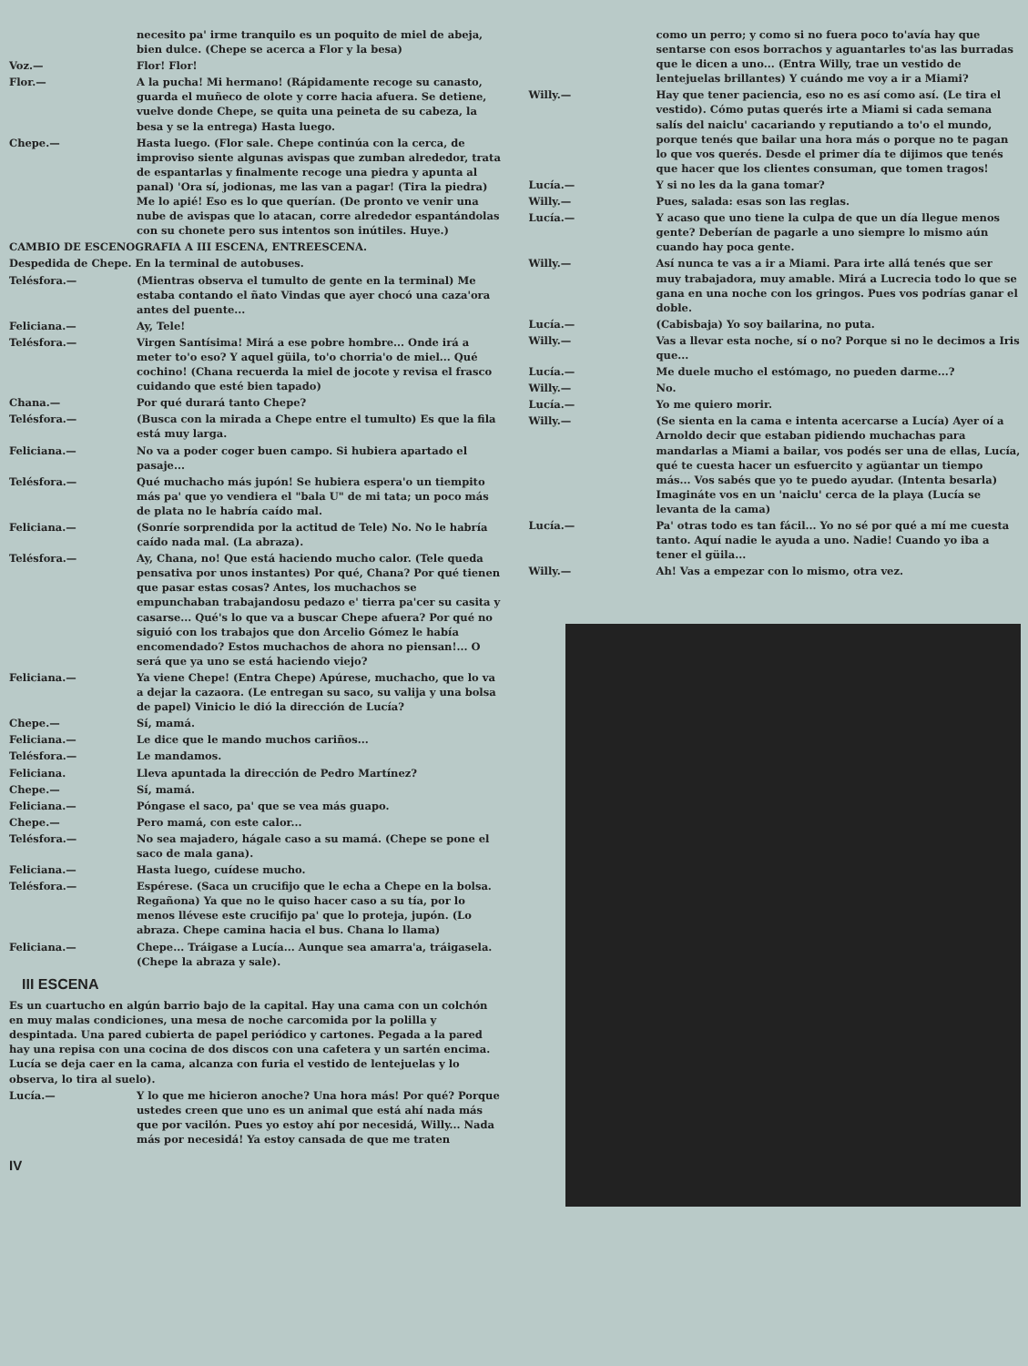necesito pa' irme tranquilo es un poquito de miel de abeja, bien dulce. (Chepe se acerca a Flor y la besa)
Voz.— Flor! Flor!
Flor.— A la pucha! Mi hermano! (Rápidamente recoge su canasto, guarda el muñeco de olote y corre hacia afuera. Se detiene, vuelve donde Chepe, se quita una peineta de su cabeza, la besa y se la entrega) Hasta luego.
Chepe.— Hasta luego. (Flor sale. Chepe continúa con la cerca, de improviso siente algunas avispas que zumban alrededor, trata de espantarlas y finalmente recoge una piedra y apunta al panal) 'Ora sí, jodionas, me las van a pagar! (Tira la piedra) Me lo apié! Eso es lo que querían. (De pronto ve venir una nube de avispas que lo atacan, corre alrededor espantándolas con su chonete pero sus intentos son inútiles. Huye.)
CAMBIO DE ESCENOGRAFIA A III ESCENA, ENTREESCENA.
Despedida de Chepe. En la terminal de autobuses.
Telésfora.— (Mientras observa el tumulto de gente en la terminal) Me estaba contando el ñato Vindas que ayer chocó una caza'ora antes del puente...
Feliciana.— Ay, Tele!
Telésfora.— Virgen Santísima! Mirá a ese pobre hombre... Onde irá a meter to'o eso? Y aquel güila, to'o chorria'o de miel... Qué cochino! (Chana recuerda la miel de jocote y revisa el frasco cuidando que esté bien tapado)
Chana.— Por qué durará tanto Chepe?
Telésfora.— (Busca con la mirada a Chepe entre el tumulto) Es que la fila está muy larga.
Feliciana.— No va a poder coger buen campo. Si hubiera apartado el pasaje...
Telésfora.— Qué muchacho más jupón! Se hubiera espera'o un tiempito más pa' que yo vendiera el "bala U" de mi tata; un poco más de plata no le habría caído mal.
Feliciana.— (Sonríe sorprendida por la actitud de Tele) No. No le habría caído nada mal. (La abraza).
Telésfora.— Ay, Chana, no! Que está haciendo mucho calor. (Tele queda pensativa por unos instantes) Por qué, Chana? Por qué tienen que pasar estas cosas? Antes, los muchachos se empunchaban trabajandosu pedazo e' tierra pa'cer su casita y casarse... Qué's lo que va a buscar Chepe afuera? Por qué no siguió con los trabajos que don Arcelio Gómez le había encomendado? Estos muchachos de ahora no piensan!... O será que ya uno se está haciendo viejo?
Feliciana.— Ya viene Chepe! (Entra Chepe) Apúrese, muchacho, que lo va a dejar la cazaora. (Le entregan su saco, su valija y una bolsa de papel) Vinicio le dió la dirección de Lucía?
Chepe.— Sí, mamá.
Feliciana.— Le dice que le mando muchos cariños...
Telésfora.— Le mandamos.
Feliciana. Lleva apuntada la dirección de Pedro Martínez?
Chepe.— Sí, mamá.
Feliciana.— Póngase el saco, pa' que se vea más guapo.
Chepe.— Pero mamá, con este calor...
Telésfora.— No sea majadero, hágale caso a su mamá. (Chepe se pone el saco de mala gana).
Feliciana.— Hasta luego, cuídese mucho.
Telésfora.— Espérese. (Saca un crucifijo que le echa a Chepe en la bolsa. Regañona) Ya que no le quiso hacer caso a su tía, por lo menos llévese este crucifijo pa' que lo proteja, jupón. (Lo abraza. Chepe camina hacia el bus. Chana lo llama)
Feliciana.— Chepe... Tráigase a Lucía... Aunque sea amarra'a, tráigasela. (Chepe la abraza y sale).
III ESCENA
Es un cuartucho en algún barrio bajo de la capital. Hay una cama con un colchón en muy malas condiciones, una mesa de noche carcomida por la polilla y despintada. Una pared cubierta de papel periódico y cartones. Pegada a la pared hay una repisa con una cocina de dos discos con una cafetera y un sartén encima. Lucía se deja caer en la cama, alcanza con furia el vestido de lentejuelas y lo observa, lo tira al suelo).
Lucía.— Y lo que me hicieron anoche? Una hora más! Por qué? Porque ustedes creen que uno es un animal que está ahí nada más que por vacilón. Pues yo estoy ahí por necesidá, Willy... Nada más por necesidá! Ya estoy cansada de que me traten
IV
como un perro; y como si no fuera poco to'avía hay que sentarse con esos borrachos y aguantarles to'as las burradas que le dicen a uno... (Entra Willy, trae un vestido de lentejuelas brillantes) Y cuándo me voy a ir a Miami?
Willy.— Hay que tener paciencia, eso no es así como así. (Le tira el vestido). Cómo putas querés irte a Miami si cada semana salís del naiclu' cacariando y reputiando a to'o el mundo, porque tenés que bailar una hora más o porque no te pagan lo que vos querés. Desde el primer día te dijimos que tenés que hacer que los clientes consuman, que tomen tragos!
Lucía.— Y si no les da la gana tomar?
Willy.— Pues, salada: esas son las reglas.
Lucía.— Y acaso que uno tiene la culpa de que un día llegue menos gente? Deberían de pagarle a uno siempre lo mismo aún cuando hay poca gente.
Willy.— Así nunca te vas a ir a Miami. Para irte allá tenés que ser muy trabajadora, muy amable. Mirá a Lucrecia todo lo que se gana en una noche con los gringos. Pues vos podrías ganar el doble.
Lucía.— (Cabisbaja) Yo soy bailarina, no puta.
Willy.— Vas a llevar esta noche, sí o no? Porque si no le decimos a Iris que...
Lucía.— Me duele mucho el estómago, no pueden darme...?
Willy.— No.
Lucía.— Yo me quiero morir.
Willy.— (Se sienta en la cama e intenta acercarse a Lucía) Ayer oí a Arnoldo decir que estaban pidiendo muchachas para mandarlas a Miami a bailar, vos podés ser una de ellas, Lucía, qué te cuesta hacer un esfuercito y agüantar un tiempo más... Vos sabés que yo te puedo ayudar. (Intenta besarla) Imagináte vos en un 'naiclu' cerca de la playa (Lucía se levanta de la cama)
Lucía.— Pa' otras todo es tan fácil... Yo no sé por qué a mí me cuesta tanto. Aquí nadie le ayuda a uno. Nadie! Cuando yo iba a tener el güila...
Willy.— Ah! Vas a empezar con lo mismo, otra vez.